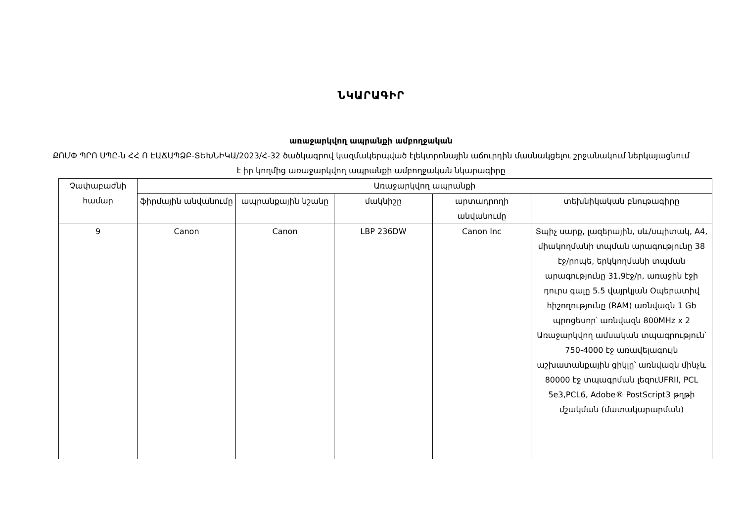ՆԿԱՐԱԳԻՐ
առաջարկվող ապրանքի ամբողջական
ՔՈՄՓ ՊՐՈ ՍՊԸ-ն ՀՀ Ո ԷԱՃԱՊՁԲ-ՏԵԽՆԻԿԱ/2023/Հ-32 ծածկագրով կազմակերպված էլեկտրոնային աճուրդին մասնակցելու շրջանակում ներկայացնում է իր կողմից առաջարկվող ապրանքի ամբողջական նկարագիրը
| Չափաբաժնի համար | Առաջարկվող ապրանքի | | | | |
| --- | --- | --- | --- | --- | --- |
| | ֆիրմային անվանումը | ապրանքային նշանը | մակնիշը | արտադրողի անվանումը | տեխնիկական բնութագիրը |
| 9 | Canon | Canon | LBP 236DW | Canon Inc | Տպիչ սարք, լազերային, սև/սպիտակ, A4, միակողմանի տպման արագությունը 38 էջ/րոպե, երկկողմանի տպման արագությունը 31,9էջ/ր, առաջին էջի դուրս գալը 5.5 վայրկյան Օպերատիվ հիշողությունը (RAM) առնվազն 1 Gb պրոցեսոր՝ առնվազն 800MHz x 2 Առաջարկվող ամսական տպագրություն՝ 750-4000 էջ առավելագույն աշխատանքային ցիկլը՝ առնվազն մինչև 80000 էջ տպագրման լեզուUFRII, PCL 5e3,PCL6, Adobe® PostScript3 թղթի մշակման (մատակարարման) |